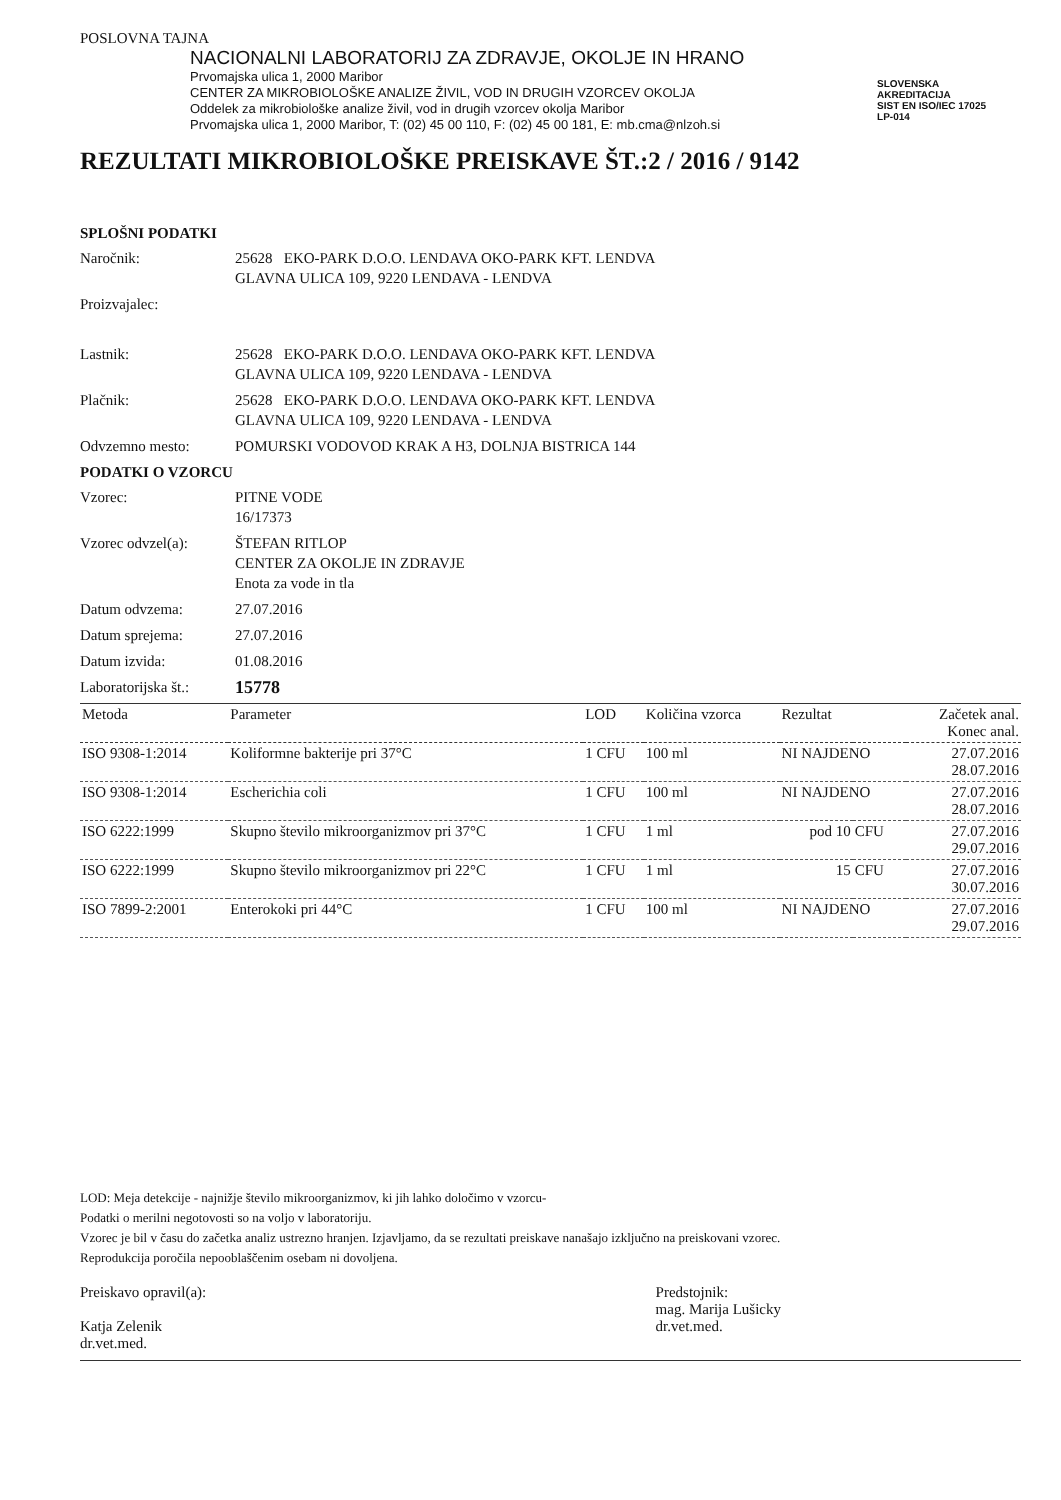POSLOVNA TAJNA
NACIONALNI LABORATORIJ ZA ZDRAVJE, OKOLJE IN HRANO
Prvomajska ulica 1, 2000 Maribor
CENTER ZA MIKROBIOLOŠKE ANALIZE ŽIVIL, VOD IN DRUGIH VZORCEV OKOLJA
Oddelek za mikrobiološke analize živil, vod in drugih vzorcev okolja Maribor
Prvomajska ulica 1, 2000 Maribor, T: (02) 45 00 110, F: (02) 45 00 181, E: mb.cma@nlzoh.si
SLOVENSKA
AKREDITACIJA
SIST EN ISO/IEC 17025
LP-014
REZULTATI MIKROBIOLOŠKE PREISKAVE ŠT.:2 / 2016 / 9142
SPLOŠNI PODATKI
Naročnik: 25628 EKO-PARK D.O.O. LENDAVA OKO-PARK KFT. LENDVA
GLAVNA ULICA 109, 9220 LENDAVA - LENDVA
Proizvajalec:
Lastnik: 25628 EKO-PARK D.O.O. LENDAVA OKO-PARK KFT. LENDVA
GLAVNA ULICA 109, 9220 LENDAVA - LENDVA
Plačnik: 25628 EKO-PARK D.O.O. LENDAVA OKO-PARK KFT. LENDVA
GLAVNA ULICA 109, 9220 LENDAVA - LENDVA
Odvzemno mesto: POMURSKI VODOVOD KRAK A H3, DOLNJA BISTRICA 144
PODATKI O VZORCU
Vzorec: PITNE VODE
16/17373
Vzorec odvzel(a): ŠTEFAN RITLOP
CENTER ZA OKOLJE IN ZDRAVJE
Enota za vode in tla
Datum odvzema: 27.07.2016
Datum sprejema: 27.07.2016
Datum izvida: 01.08.2016
Laboratorijska št.: 15778
| Metoda | Parameter | LOD | Količina vzorca | Rezultat | | Začetek anal. Konec anal. |
| --- | --- | --- | --- | --- | --- | --- |
| ISO 9308-1:2014 | Koliformne bakterije pri 37°C | 1 CFU | 100 ml | NI NAJDENO | | 27.07.2016 28.07.2016 |
| ISO 9308-1:2014 | Escherichia coli | 1 CFU | 100 ml | NI NAJDENO | | 27.07.2016 28.07.2016 |
| ISO 6222:1999 | Skupno število mikroorganizmov pri 37°C | 1 CFU | 1 ml | pod 10 | CFU | 27.07.2016 29.07.2016 |
| ISO 6222:1999 | Skupno število mikroorganizmov pri 22°C | 1 CFU | 1 ml | 15 | CFU | 27.07.2016 30.07.2016 |
| ISO 7899-2:2001 | Enterokoki pri 44°C | 1 CFU | 100 ml | NI NAJDENO | | 27.07.2016 29.07.2016 |
LOD: Meja detekcije - najnižje število mikroorganizmov, ki jih lahko določimo v vzorcu-
Podatki o merilni negotovosti so na voljo v laboratoriju.
Vzorec je bil v času do začetka analiz ustrezno hranjen. Izjavljamo, da se rezultati preiskave nanašajo izključno na preiskovani vzorec.
Reprodukcija poročila nepooblaščenim osebam ni dovoljena.
Preiskavo opravil(a):
Katja Zelenik
dr.vet.med.
Predstojnik:
mag. Marija Lušicky
dr.vet.med.